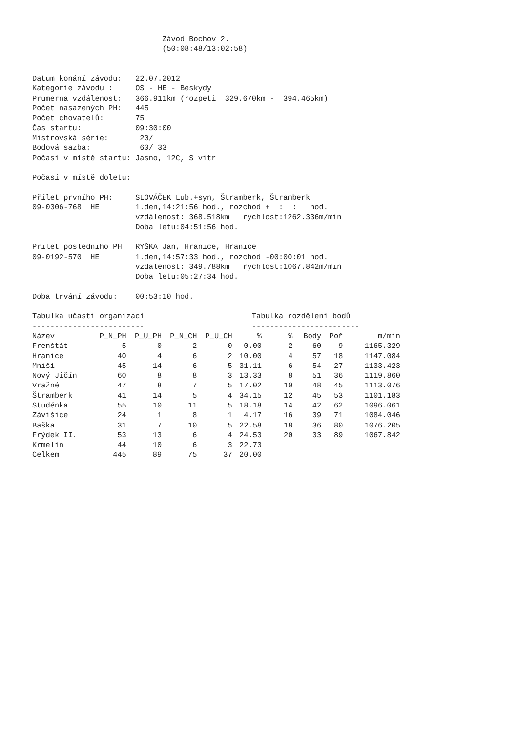Závod Bochov 2.
                             (50:08:48/13:02:58)


Datum konání závodu:   22.07.2012
Kategorie závodu :     OS - HE - Beskydy
Prumerna vzdálenost:   366.911km (rozpeti  329.670km -  394.465km)
Počet nasazených PH:   445
Počet chovatelů:       75
Čas startu:            09:30:00
Mistrovská série:       20/
Bodová sazba:           60/ 33
Počasí v místě startu: Jasno, 12C, S vitr

Počasí v místě doletu:

Přílet prvního PH:     SLOVÁČEK Lub.+syn, Štramberk, Štramberk
09-0306-768  HE        1.den,14:21:56 hod., rozchod +  :  :   hod.
                       vzdálenost: 368.518km   rychlost:1262.336m/min
                       Doba letu:04:51:56 hod.

Přílet posledního PH:  RYŠKA Jan, Hranice, Hranice
09-0192-570  HE        1.den,14:57:33 hod., rozchod -00:00:01 hod.
                       vzdálenost: 349.788km   rychlost:1067.842m/min
                       Doba letu:05:27:34 hod.

Doba trvání závodu:    00:53:10 hod.

Tabulka učasti organizací                        Tabulka rozdělení bodů
-------------------------                        ------------------------
| Název | P_N_PH | P_U_PH | P_N_CH | P_U_CH | % |
| --- | --- | --- | --- | --- | --- |
| Frenštát | 5 | 0 | 2 | 0 | 0.00 |
| Hranice | 40 | 4 | 6 | 2 | 10.00 |
| Mniší | 45 | 14 | 6 | 5 | 31.11 |
| Nový Jičín | 60 | 8 | 8 | 3 | 13.33 |
| Vražné | 47 | 8 | 7 | 5 | 17.02 |
| Štramberk | 41 | 14 | 5 | 4 | 34.15 |
| Studénka | 55 | 10 | 11 | 5 | 18.18 |
| Závišice | 24 | 1 | 8 | 1 | 4.17 |
| Baška | 31 | 7 | 10 | 5 | 22.58 |
| Frýdek II. | 53 | 13 | 6 | 4 | 24.53 |
| Krmelín | 44 | 10 | 6 | 3 | 22.73 |
| Celkem | 445 | 89 | 75 | 37 | 20.00 |
| % | Body | Poř | m/min |
| --- | --- | --- | --- |
| 2 | 60 | 9 | 1165.329 |
| 4 | 57 | 18 | 1147.084 |
| 6 | 54 | 27 | 1133.423 |
| 8 | 51 | 36 | 1119.860 |
| 10 | 48 | 45 | 1113.076 |
| 12 | 45 | 53 | 1101.183 |
| 14 | 42 | 62 | 1096.061 |
| 16 | 39 | 71 | 1084.046 |
| 18 | 36 | 80 | 1076.205 |
| 20 | 33 | 89 | 1067.842 |